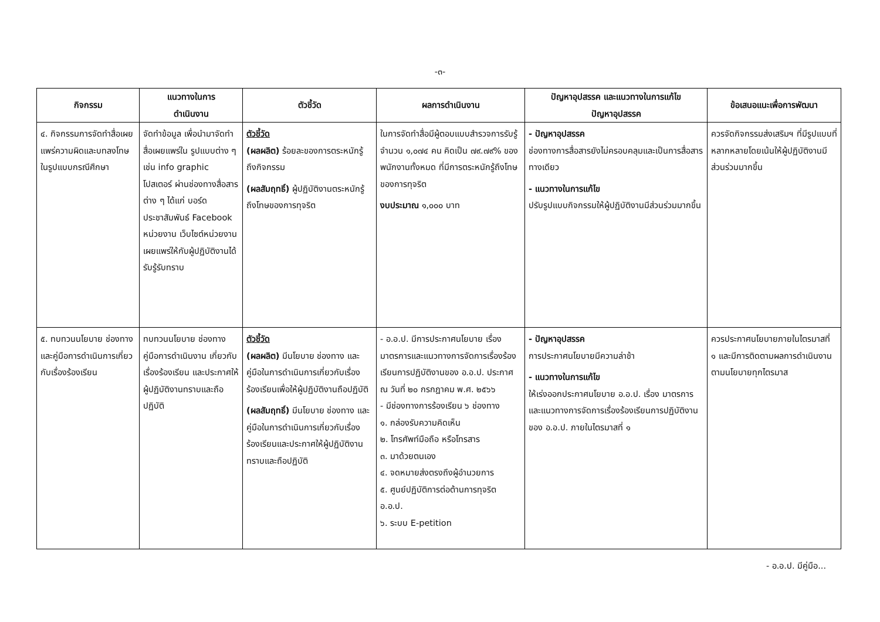-๓-
| กิจกรรม | แนวทางในการ ดำเนินงาน | ตัวชี้วัด | ผลการดำเนินงาน | ปัญหาอุปสรรค และแนวทางในการแก้ไข ปัญหาอุปสรรค | ข้อเสนอแนะเพื่อการพัฒนา |
| --- | --- | --- | --- | --- | --- |
| ๔. กิจกรรมการจัดทำสื่อเผยแพร่ความผิดและบทลงโทษในรูปแบบกรณีศึกษา | จัดทำข้อมูล เพื่อนำมาจัดทำสื่อเผยแพร่ใน รูปแบบต่าง ๆ เช่น info graphic โปสเตอร์ ผ่านช่องทางสื่อสารต่าง ๆ ได้แก่ บอร์ดประชาสัมพันธ์ Facebook หน่วยงาน เว็บไซต์หน่วยงาน เผยแพร่ให้กับผู้ปฏิบัติงานได้รับรู้รับทราบ | ตัวชี้วัด (ผลผลิต) ร้อยละของการตระหนักรู้ถึงกิจกรรม (ผลสัมฤทธิ์) ผู้ปฏิบัติงานตระหนักรู้ถึงโทษของการทุจริต | ในการจัดทำสื่อมีผู้ตอบแบบสำรวจการรับรู้ จำนวน ๑,๐๗๔ คน คิดเป็น ๗๙.๗๙% ของพนักงานทั้งหมด ที่มีการตระหนักรู้ถึงโทษของการทุจริต งบประมาณ ๑,๐๐๐ บาท | - ปัญหาอุปสรรค ช่องทางการสื่อสารยังไม่ครอบคลุมและเป็นการสื่อสารทางเดียว - แนวทางในการแก้ไข ปรับรูปแบบกิจกรรมให้ผู้ปฏิบัติงานมีส่วนร่วมมากขึ้น | ควรจัดกิจกรรมส่งเสริมฯ ที่มีรูปแบบที่หลากหลายโดยเน้นให้ผู้ปฏิบัติงานมีส่วนร่วมมากขึ้น |
| ๕. ทบทวนนโยบาย ช่องทาง และคู่มือการดำเนินการเกี่ยวกับเรื่องร้องเรียน | ทบทวนนโยบาย ช่องทาง คู่มือการดำเนินงาน เกี่ยวกับเรื่องร้องเรียน และประกาศให้ผู้ปฏิบัติงานทราบและถือปฏิบัติ | ตัวชี้วัด (ผลผลิต) มีนโยบาย ช่องทาง และคู่มือในการดำเนินการเกี่ยวกับเรื่องร้องเรียนเพื่อให้ผู้ปฏิบัติงานถือปฏิบัติ (ผลสัมฤทธิ์) มีนโยบาย ช่องทาง และคู่มือในการดำเนินการเกี่ยวกับเรื่องร้องเรียนและประกาศให้ผู้ปฏิบัติงานทราบและถือปฏิบัติ | - อ.อ.ป. มีการประกาศนโยบาย เรื่อง มาตรการและแนวทางการจัดการเรื่องร้องเรียนการปฏิบัติงานของ อ.อ.ป. ประกาศ ณ วันที่ ๒๐ กรกฎาคม พ.ศ. ๒๕๖๖ - มีช่องทางการร้องเรียน ๖ ช่องทาง ๑. กล่องรับความคิดเห็น ๒. โทรศัพท์มือถือ หรือโทรสาร ๓. มาด้วยตนเอง ๔. จดหมายส่งตรงถึงผู้อำนวยการ ๕. ศูนย์ปฏิบัติการต่อต้านการทุจริต อ.อ.ป. ๖. ระบบ E-petition | - ปัญหาอุปสรรค การประกาศนโยบายมีความล่าช้า - แนวทางในการแก้ไข ให้เร่งออกประกาศนโยบาย อ.อ.ป. เรื่อง มาตรการและแนวทางการจัดการเรื่องร้องเรียนการปฏิบัติงานของ อ.อ.ป. ภายในไตรมาสที่ ๑ | ควรประกาศนโยบายภายในไตรมาสที่ ๑ และมีการติดตามผลการดำเนินงานตามนโยบายทุกไตรมาส |
- อ.อ.ป. มีคู่มือ...